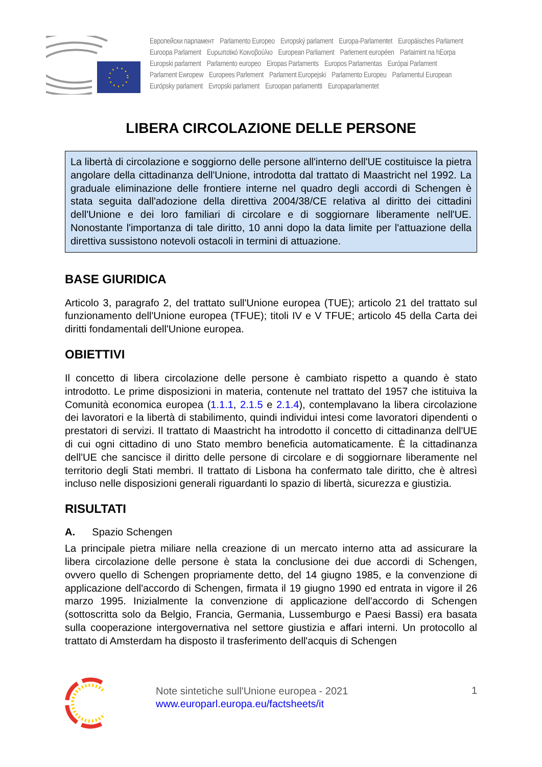Европейски парламент Parlamento Europeo Evropský parlament Europa-Parlamentet Europäisches Parlament
Euroopa Parlament Ευρωπαϊκό Κοινοβούλιο European Parliament Parlement européen Parlaimint na hEorpa
Europski parlament Parlamento europeo Eiropas Parlaments Europos Parlamentas Európai Parlament
Parlament Ewropew Europees Parlement Parlament Europejski Parlamento Europeu Parlamentul European
Európsky parlament Evropski parlament Euroopan parlamentti Europaparlamentet
LIBERA CIRCOLAZIONE DELLE PERSONE
La libertà di circolazione e soggiorno delle persone all'interno dell'UE costituisce la pietra angolare della cittadinanza dell'Unione, introdotta dal trattato di Maastricht nel 1992. La graduale eliminazione delle frontiere interne nel quadro degli accordi di Schengen è stata seguita dall'adozione della direttiva 2004/38/CE relativa al diritto dei cittadini dell'Unione e dei loro familiari di circolare e di soggiornare liberamente nell'UE. Nonostante l'importanza di tale diritto, 10 anni dopo la data limite per l'attuazione della direttiva sussistono notevoli ostacoli in termini di attuazione.
BASE GIURIDICA
Articolo 3, paragrafo 2, del trattato sull'Unione europea (TUE); articolo 21 del trattato sul funzionamento dell'Unione europea (TFUE); titoli IV e V TFUE; articolo 45 della Carta dei diritti fondamentali dell'Unione europea.
OBIETTIVI
Il concetto di libera circolazione delle persone è cambiato rispetto a quando è stato introdotto. Le prime disposizioni in materia, contenute nel trattato del 1957 che istituiva la Comunità economica europea (1.1.1, 2.1.5 e 2.1.4), contemplavano la libera circolazione dei lavoratori e la libertà di stabilimento, quindi individui intesi come lavoratori dipendenti o prestatori di servizi. Il trattato di Maastricht ha introdotto il concetto di cittadinanza dell'UE di cui ogni cittadino di uno Stato membro beneficia automaticamente. È la cittadinanza dell'UE che sancisce il diritto delle persone di circolare e di soggiornare liberamente nel territorio degli Stati membri. Il trattato di Lisbona ha confermato tale diritto, che è altresì incluso nelle disposizioni generali riguardanti lo spazio di libertà, sicurezza e giustizia.
RISULTATI
A. Spazio Schengen
La principale pietra miliare nella creazione di un mercato interno atta ad assicurare la libera circolazione delle persone è stata la conclusione dei due accordi di Schengen, ovvero quello di Schengen propriamente detto, del 14 giugno 1985, e la convenzione di applicazione dell'accordo di Schengen, firmata il 19 giugno 1990 ed entrata in vigore il 26 marzo 1995. Inizialmente la convenzione di applicazione dell'accordo di Schengen (sottoscritta solo da Belgio, Francia, Germania, Lussemburgo e Paesi Bassi) era basata sulla cooperazione intergovernativa nel settore giustizia e affari interni. Un protocollo al trattato di Amsterdam ha disposto il trasferimento dell'acquis di Schengen
Note sintetiche sull'Unione europea - 2021
www.europarl.europa.eu/factsheets/it
1